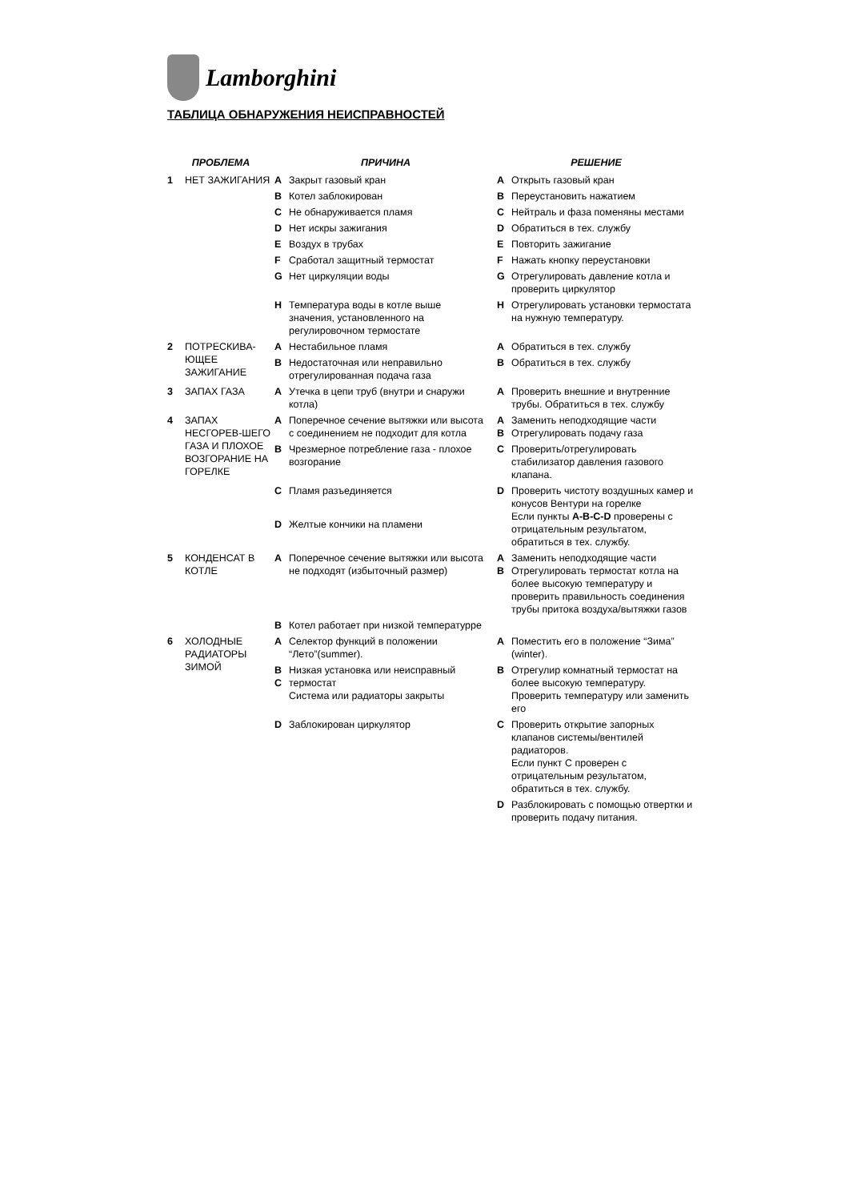Lamborghini
ТАБЛИЦА ОБНАРУЖЕНИЯ НЕИСПРАВНОСТЕЙ
| ПРОБЛЕМА | | ПРИЧИНА | | РЕШЕНИЕ | |
| --- | --- | --- | --- | --- | --- |
| 1 | НЕТ ЗАЖИГАНИЯ | A | Закрыт газовый кран | A | Открыть газовый кран |
| | | B | Котел заблокирован | B | Переустановить нажатием |
| | | C | Не обнаруживается пламя | C | Нейтраль и фаза поменяны местами |
| | | D | Нет искры зажигания | D | Обратиться в тех. службу |
| | | E | Воздух в трубах | E | Повторить зажигание |
| | | F | Сработал защитный термостат | F | Нажать кнопку переустановки |
| | | G | Нет циркуляции воды | G | Отрегулировать давление котла и проверить циркулятор |
| | | H | Температура воды в котле выше значения, установленного на регулировочном термостате | H | Отрегулировать установки термостата на нужную температуру. |
| 2 | ПОТРЕСКИВА-ЮЩЕЕ ЗАЖИГАНИЕ | A | Нестабильное пламя | A | Обратиться в тех. службу |
| | | B | Недостаточная или неправильно отрегулированная подача газа | B | Обратиться в тех. службу |
| 3 | ЗАПАХ ГАЗА | A | Утечка в цепи труб (внутри и снаружи котла) | A | Проверить внешние и внутренние трубы. Обратиться в тех. службу |
| 4 | ЗАПАХ НЕСГОРЕВ-ШЕГО ГАЗА И ПЛОХОЕ ВОЗГОРАНИЕ НА ГОРЕЛКЕ | A | Поперечное сечение вытяжки или высота с соединением не подходит для котла | A B | Заменить неподходящие части Отрегулировать подачу газа |
| | | B | Чрезмерное потребление газа - плохое возгорание | C | Проверить/отрегулировать стабилизатор давления газового клапана. |
| | | C | Пламя разъединяется | D | Проверить чистоту воздушных камер и конусов Вентури на горелке Если пункты A-B-C-D проверены с отрицательным результатом, обратиться в тех. службу. |
| | | D | Желтые кончики на пламени | | |
| 5 | КОНДЕНСАТ В КОТЛЕ | A | Поперечное сечение вытяжки или высота не подходят (избыточный размер) | A B | Заменить неподходящие части Отрегулировать термостат котла на более высокую температуру и проверить правильность соединения трубы притока воздуха/вытяжки газов |
| | | B | Котел работает при низкой температурре | | |
| 6 | ХОЛОДНЫЕ РАДИАТОРЫ ЗИМОЙ | A | Селектор функций в положении “Лето”(summer). | A | Поместить его в положение “Зима” (winter). |
| | | B C | Низкая установка или неисправный термостат Система или радиаторы закрыты | B | Отрегулир комнатный термостат на более высокую температуру. Проверить температуру или заменить его |
| | | D | Заблокирован циркулятор | C | Проверить открытие запорных клапанов системы/вентилей радиаторов. Если пункт C проверен с отрицательным результатом, обратиться в тех. службу. |
| | | | | D | Разблокировать с помощью отвертки и проверить подачу питания. |